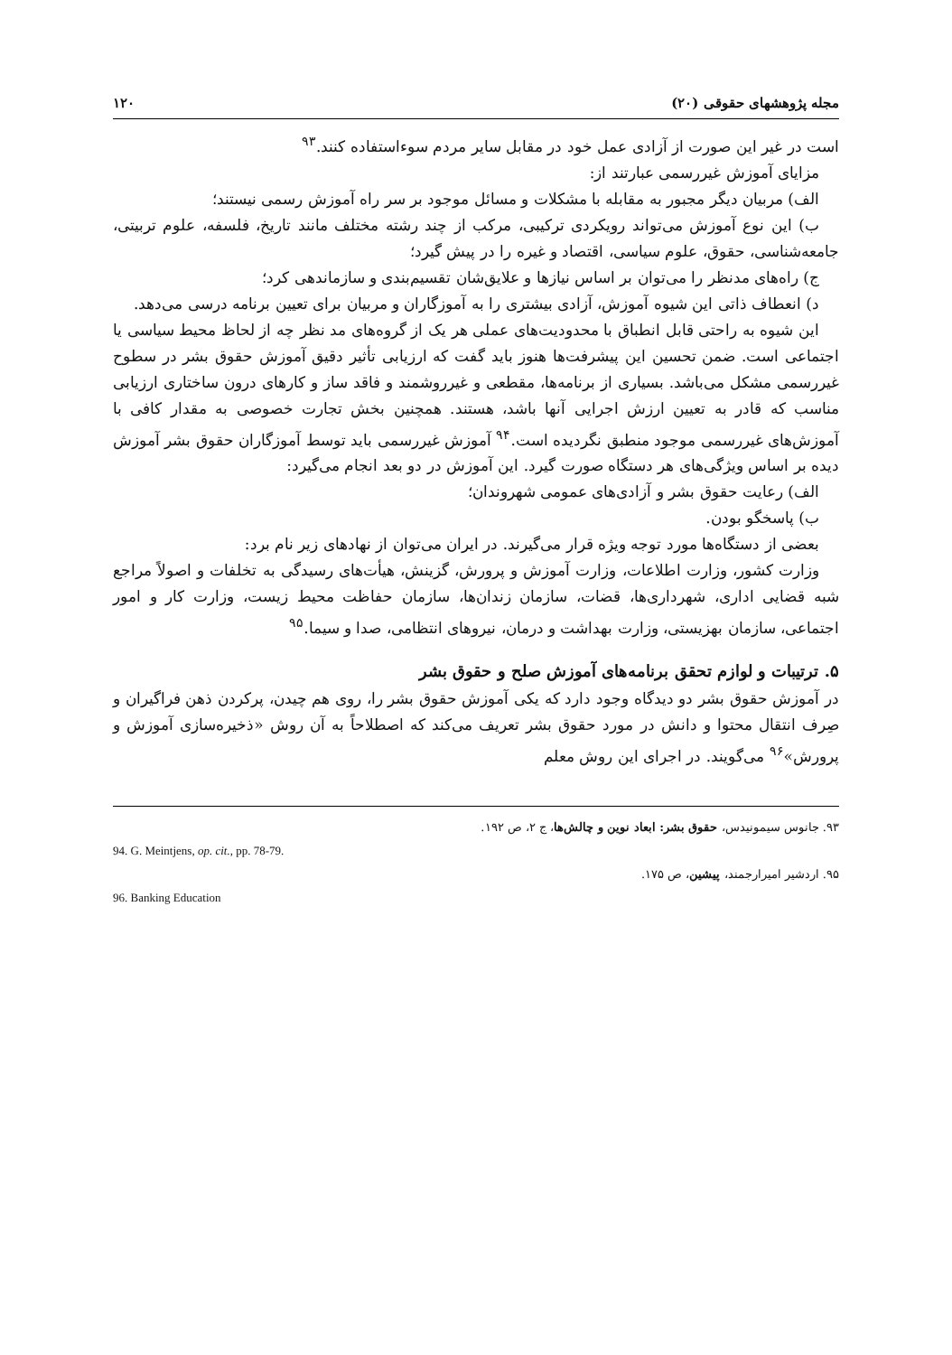مجله پژوهشهای حقوقی (۲۰) ۱۲۰
است در غیر این صورت از آزادی عمل خود در مقابل سایر مردم سوءاستفاده کنند.<sup>۹۳</sup>
مزایای آموزش غیررسمی عبارتند از:
الف) مربیان دیگر مجبور به مقابله با مشکلات و مسائل موجود بر سر راه آموزش رسمی نیستند؛
ب) این نوع آموزش می‌تواند رویکردی ترکیبی، مرکب از چند رشته مختلف مانند تاریخ، فلسفه، علوم تربیتی، جامعه‌شناسی، حقوق، علوم سیاسی، اقتصاد و غیره را در پیش گیرد؛
ج) راه‌های مدنظر را می‌توان بر اساس نیازها و علایق‌شان تقسیم‌بندی و سازماندهی کرد؛
د) انعطاف ذاتی این شیوه آموزش، آزادی بیشتری را به آموزگاران و مربیان برای تعیین برنامه درسی می‌دهد.
این شیوه به راحتی قابل انطباق با محدودیت‌های عملی هر یک از گروه‌های مد نظر چه از لحاظ محیط سیاسی یا اجتماعی است. ضمن تحسین این پیشرفت‌ها هنوز باید گفت که ارزیابی تأثیر دقیق آموزش حقوق بشر در سطوح غیررسمی مشکل می‌باشد. بسیاری از برنامه‌ها، مقطعی و غیرروشمند و فاقد ساز و کارهای درون ساختاری ارزیابی مناسب که قادر به تعیین ارزش اجرایی آنها باشد، هستند. همچنین بخش تجارت خصوصی به مقدار کافی با آموزش‌های غیررسمی موجود منطبق نگردیده است.<sup>۹۴</sup> آموزش غیررسمی باید توسط آموزگاران حقوق بشر آموزش دیده بر اساس ویژگی‌های هر دستگاه صورت گیرد. این آموزش در دو بعد انجام می‌گیرد:
الف) رعایت حقوق بشر و آزادی‌های عمومی شهروندان؛
ب) پاسخگو بودن.
بعضی از دستگاه‌ها مورد توجه ویژه قرار می‌گیرند. در ایران می‌توان از نهادهای زیر نام برد:
وزارت کشور، وزارت اطلاعات، وزارت آموزش و پرورش، گزینش، هیأت‌های رسیدگی به تخلفات و اصولاً مراجع شبه قضایی اداری، شهرداری‌ها، قضات، سازمان زندان‌ها، سازمان حفاظت محیط زیست، وزارت کار و امور اجتماعی، سازمان بهزیستی، وزارت بهداشت و درمان، نیروهای انتظامی، صدا و سیما.<sup>۹۵</sup>
۵. ترتیبات و لوازم تحقق برنامه‌های آموزش صلح و حقوق بشر
در آموزش حقوق بشر دو دیدگاه وجود دارد که یکی آموزش حقوق بشر را، روی هم چیدن، پرکردن ذهن فراگیران و صِرف انتقال محتوا و دانش در مورد حقوق بشر تعریف می‌کند که اصطلاحاً به آن روش «ذخیره‌سازی آموزش و پرورش»<sup>۹۶</sup> می‌گویند. در اجرای این روش معلم
۹۳. جانوس سیمونیدس، حقوق بشر: ابعاد نوین و چالش‌ها، ج ۲، ص ۱۹۲.
94. G. Meintjens, op. cit., pp. 78-79.
۹۵. اردشیر امیرارجمند، پیشین، ص ۱۷۵.
96. Banking Education